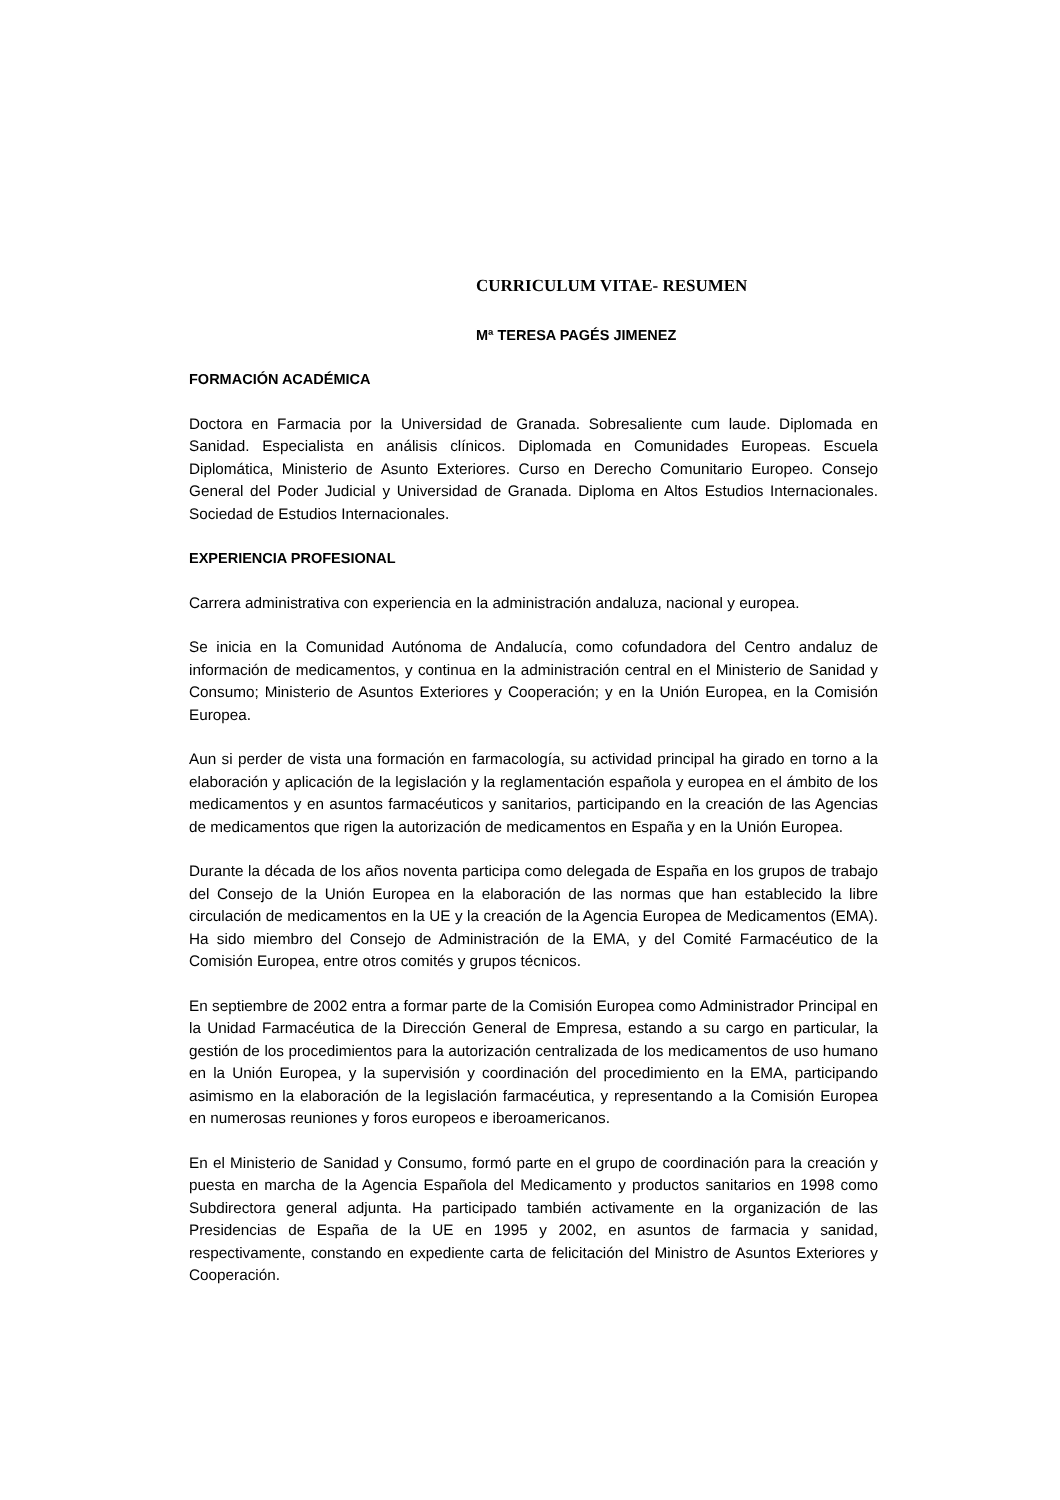CURRICULUM VITAE- RESUMEN
Mª TERESA PAGÉS JIMENEZ
FORMACIÓN ACADÉMICA
Doctora en Farmacia por la Universidad de Granada. Sobresaliente cum laude. Diplomada en Sanidad. Especialista en análisis clínicos. Diplomada en Comunidades Europeas. Escuela Diplomática, Ministerio de Asunto Exteriores. Curso en Derecho Comunitario Europeo. Consejo General del Poder Judicial y Universidad de Granada. Diploma en Altos Estudios Internacionales. Sociedad de Estudios Internacionales.
EXPERIENCIA PROFESIONAL
Carrera administrativa con experiencia en la administración andaluza, nacional y europea.
Se inicia en la Comunidad Autónoma de Andalucía, como cofundadora del Centro andaluz de información de medicamentos, y continua en la administración central en el Ministerio de Sanidad y Consumo; Ministerio de Asuntos Exteriores y Cooperación; y en la Unión Europea, en la Comisión Europea.
Aun si perder de vista una formación en farmacología, su actividad principal ha girado en torno a la elaboración y aplicación de la legislación y la reglamentación española y europea en el ámbito de los medicamentos y en asuntos farmacéuticos y sanitarios, participando en la creación de las Agencias de medicamentos que rigen la autorización de medicamentos en España y en la Unión Europea.
Durante la década de los años noventa participa como delegada de España en los grupos de trabajo del Consejo de la Unión Europea en la elaboración de las normas que han establecido la libre circulación de medicamentos en la UE y la creación de la Agencia Europea de Medicamentos (EMA). Ha sido miembro del Consejo de Administración de la EMA, y del Comité Farmacéutico de la Comisión Europea, entre otros comités y grupos técnicos.
En septiembre de 2002 entra a formar parte de la Comisión Europea como Administrador Principal en la Unidad Farmacéutica de la Dirección General de Empresa, estando a su cargo en particular, la gestión de los procedimientos para la autorización centralizada de los medicamentos de uso humano en la Unión Europea, y la supervisión y coordinación del procedimiento en la EMA, participando asimismo en la elaboración de la legislación farmacéutica, y representando a la Comisión Europea en numerosas reuniones y foros europeos e iberoamericanos.
En el Ministerio de Sanidad y Consumo, formó parte en el grupo de coordinación para la creación y puesta en marcha de la Agencia Española del Medicamento y productos sanitarios en 1998 como Subdirectora general adjunta. Ha participado también activamente en la organización de las Presidencias de España de la UE en 1995 y 2002, en asuntos de farmacia y sanidad, respectivamente, constando en expediente carta de felicitación del Ministro de Asuntos Exteriores y Cooperación.